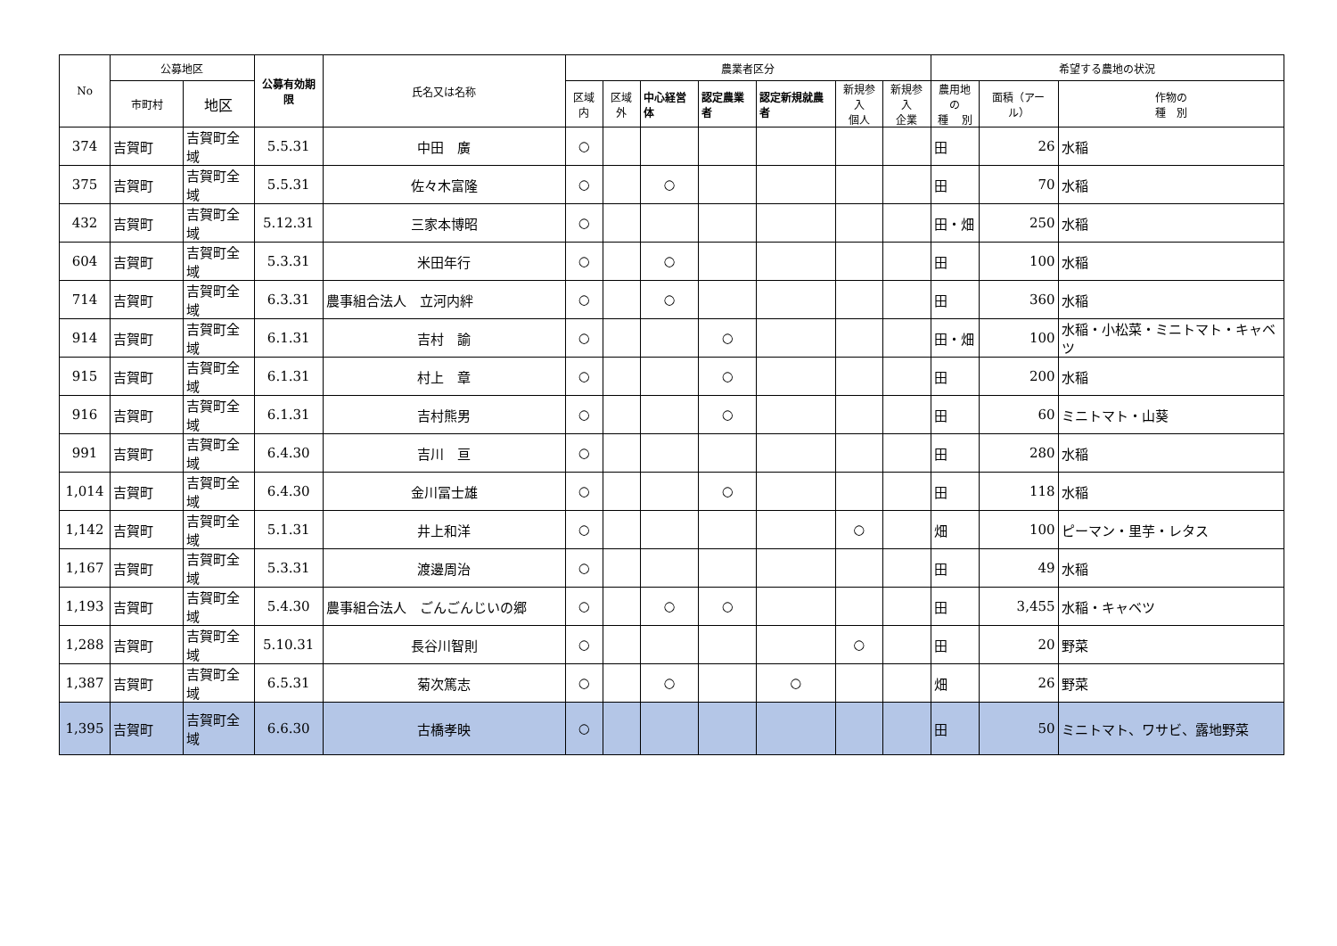| No | 公募地区 | | 公募有効期限 | 氏名又は名称 | 農業者区分 | | | | | | | 希望する農地の状況 | | |
| --- | --- | --- | --- | --- | --- | --- | --- | --- | --- | --- | --- | --- | --- | --- |
| | 市町村 | 地区 | | | 区域内 | 区域外 | 中心経営体 | 認定農業者 | 認定新規就農者 | 新規参入 個人 | 新規参入 企業 | 農用地の 種 別 | 面積（アール） | 作物の 種 別 |
| 374 | 吉賀町 | 吉賀町全域 | 5.5.31 | 中田 廣 | ○ | | | | | | | 田 | 26 | 水稲 |
| 375 | 吉賀町 | 吉賀町全域 | 5.5.31 | 佐々木富隆 | ○ | | ○ | | | | | 田 | 70 | 水稲 |
| 432 | 吉賀町 | 吉賀町全域 | 5.12.31 | 三家本博昭 | ○ | | | | | | | 田・畑 | 250 | 水稲 |
| 604 | 吉賀町 | 吉賀町全域 | 5.3.31 | 米田年行 | ○ | | ○ | | | | | 田 | 100 | 水稲 |
| 714 | 吉賀町 | 吉賀町全域 | 6.3.31 | 農事組合法人 立河内絆 | ○ | | ○ | | | | | 田 | 360 | 水稲 |
| 914 | 吉賀町 | 吉賀町全域 | 6.1.31 | 吉村 諭 | ○ | | | ○ | | | | 田・畑 | 100 | 水稲・小松菜・ミニトマト・キャベツ |
| 915 | 吉賀町 | 吉賀町全域 | 6.1.31 | 村上 章 | ○ | | | ○ | | | | 田 | 200 | 水稲 |
| 916 | 吉賀町 | 吉賀町全域 | 6.1.31 | 吉村熊男 | ○ | | | ○ | | | | 田 | 60 | ミニトマト・山葵 |
| 991 | 吉賀町 | 吉賀町全域 | 6.4.30 | 吉川 亘 | ○ | | | | | | | 田 | 280 | 水稲 |
| 1,014 | 吉賀町 | 吉賀町全域 | 6.4.30 | 金川冨士雄 | ○ | | | ○ | | | | 田 | 118 | 水稲 |
| 1,142 | 吉賀町 | 吉賀町全域 | 5.1.31 | 井上和洋 | ○ | | | | | ○ | | 畑 | 100 | ピーマン・里芋・レタス |
| 1,167 | 吉賀町 | 吉賀町全域 | 5.3.31 | 渡邊周治 | ○ | | | | | | | 田 | 49 | 水稲 |
| 1,193 | 吉賀町 | 吉賀町全域 | 5.4.30 | 農事組合法人 ごんごんじいの郷 | ○ | | ○ | ○ | | | | 田 | 3,455 | 水稲・キャベツ |
| 1,288 | 吉賀町 | 吉賀町全域 | 5.10.31 | 長谷川智則 | ○ | | | | | ○ | | 田 | 20 | 野菜 |
| 1,387 | 吉賀町 | 吉賀町全域 | 6.5.31 | 菊次篤志 | ○ | | ○ | | ○ | | | 畑 | 26 | 野菜 |
| 1,395 | 吉賀町 | 吉賀町全域 | 6.6.30 | 古橋孝映 | ○ | | | | | | | 田 | 50 | ミニトマト、ワサビ、露地野菜 |